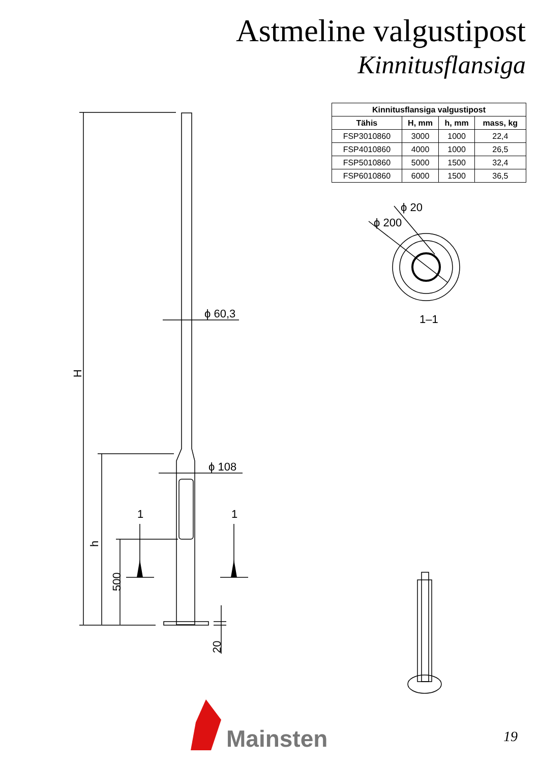Astmeline valgustipost
Kinnitusflansiga
| Kinnitusflansiga valgustipost | | | |
| --- | --- | --- | --- |
| Tähis | H, mm | h, mm | mass, kg |
| FSP3010860 | 3000 | 1000 | 22,4 |
| FSP4010860 | 4000 | 1000 | 26,5 |
| FSP5010860 | 5000 | 1500 | 32,4 |
| FSP6010860 | 6000 | 1500 | 36,5 |
H
h
500
20
ϕ 60,3
ϕ 108
1
1
1–1
ϕ 200
ϕ 20
Mainsten 19